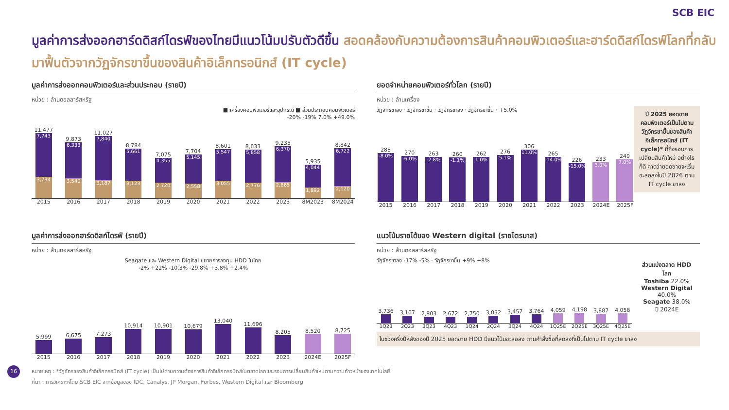SCB EIC
มูลค่าการส่งออกฮาร์ดดิสก์ไดรฟ์ของไทยมีแนวโน้มปรับตัวดีขึ้น สอดคล้องกับความต้องการสินค้าคอมพิวเตอร์และฮาร์ดดิสก์ไดรฟ์โลกที่กลับมาฟื้นตัวจากวัฏจักรขาขึ้นของสินค้าอิเล็กทรอนิกส์ (IT cycle)
มูลค่าการส่งออกคอมพิวเตอร์และส่วนประกอบ (รายปี)
หน่วย : ล้านดอลลาร์สหรัฐ
■ เครื่องคอมพิวเตอร์และอุปกรณ์ ■ ส่วนประกอบคอมพิวเตอร์
-20% -19% 7.0% +49.0%
11,477
7,743
3,734
9,873
6,333
3,540
11,027
7,840
3,187
8,784
5,661
3,123
7,075
4,355
2,720
7,704
5,145
2,558
8,601
5,547
3,055
8,633
5,858
2,776
9,235
6,370
2,865
5,935
4,044
1,892
8,842
6,722
2,120
2015 2016 2017 2018 2019 2020 2021 2022 2023 8M2023 8M2024
ยอดจำหน่ายคอมพิวเตอร์ทั่วโลก (รายปี)
หน่วย : ล้านเครื่อง
ปี 2025 ยอดขายคอมพิวเตอร์เป็นไปตามวัฏจักรขาขึ้นของสินค้าอิเล็กทรอนิกส์ (IT cycle)* ที่ถึงรอบการเปลี่ยนสินค้าใหม่ อย่างไรก็ดี คาดว่ายอดขายจะเริ่มชะลอลงในปี 2026 ตาม IT cycle ขาลง
วัฏจักรขาลง · วัฏจักรขาขึ้น · วัฏจักรขาลง · วัฏจักรขาขึ้น · +5.0%
288
-8.0%
270
-6.0%
263
-2.8%
260
-1.1%
262
1.0%
276
5.1%
306
11.0%
265
-14.0%
226
-15.0%
233
3.0%
249
7.0%
2015 2016 2017 2018 2019 2020 2021 2022 2023 2024E 2025F
มูลค่าการส่งออกฮาร์ดดิสก์ไดรฟ์ (รายปี)
หน่วย : ล้านดอลลาร์สหรัฐ
Seagate และ Western Digital ขยายการลงทุน HDD ในไทย
-2% +22% -10.3% -29.8% +3.8% +2.4%
5,999
6,675
7,273
10,914
10,901
10,679
13,040
11,696
8,205
8,520
8,725
2015 2016 2017 2018 2019 2020 2021 2022 2023 2024E 2025F
แนวโน้มรายได้ของ Western digital (รายไตรมาส)
หน่วย : ล้านดอลลาร์สหรัฐ
ส่วนแบ่งตลาด HDD โลก
Toshiba 22.0%
Western Digital 40.0%
Seagate 38.0%
ปี 2024E
วัฏจักรขาลง -17% -5% · วัฏจักรขาขึ้น +9% +8%
3,736
3,107
2,803
2,672
2,750
3,032
3,457
3,764
4,059
4,198
3,887
4,058
1Q23 2Q23 3Q23 4Q23 1Q24 2Q24 3Q24 4Q24 1Q25E 2Q25E 3Q25E 4Q25E
ในช่วงครึ่งปีหลังของปี 2025 ยอดขาย HDD มีแนวโน้มชะลอลง ตามคำสั่งซื้อที่ลดลงที่เป็นไปตาม IT cycle ขาลง
16 หมายเหตุ : *วัฏจักรของสินค้าอิเล็กทรอนิกส์ (IT cycle) เป็นไปตามความต้องการสินค้าอิเล็กทรอนิกส์ในตลาดโลกและรอบการเปลี่ยนสินค้าใหม่ตามความก้าวหน้าของเทคโนโลยี
ที่มา : การวิเคราะห์โดย SCB EIC จากข้อมูลของ IDC, Canalys, JP Morgan, Forbes, Western Digital และ Bloomberg